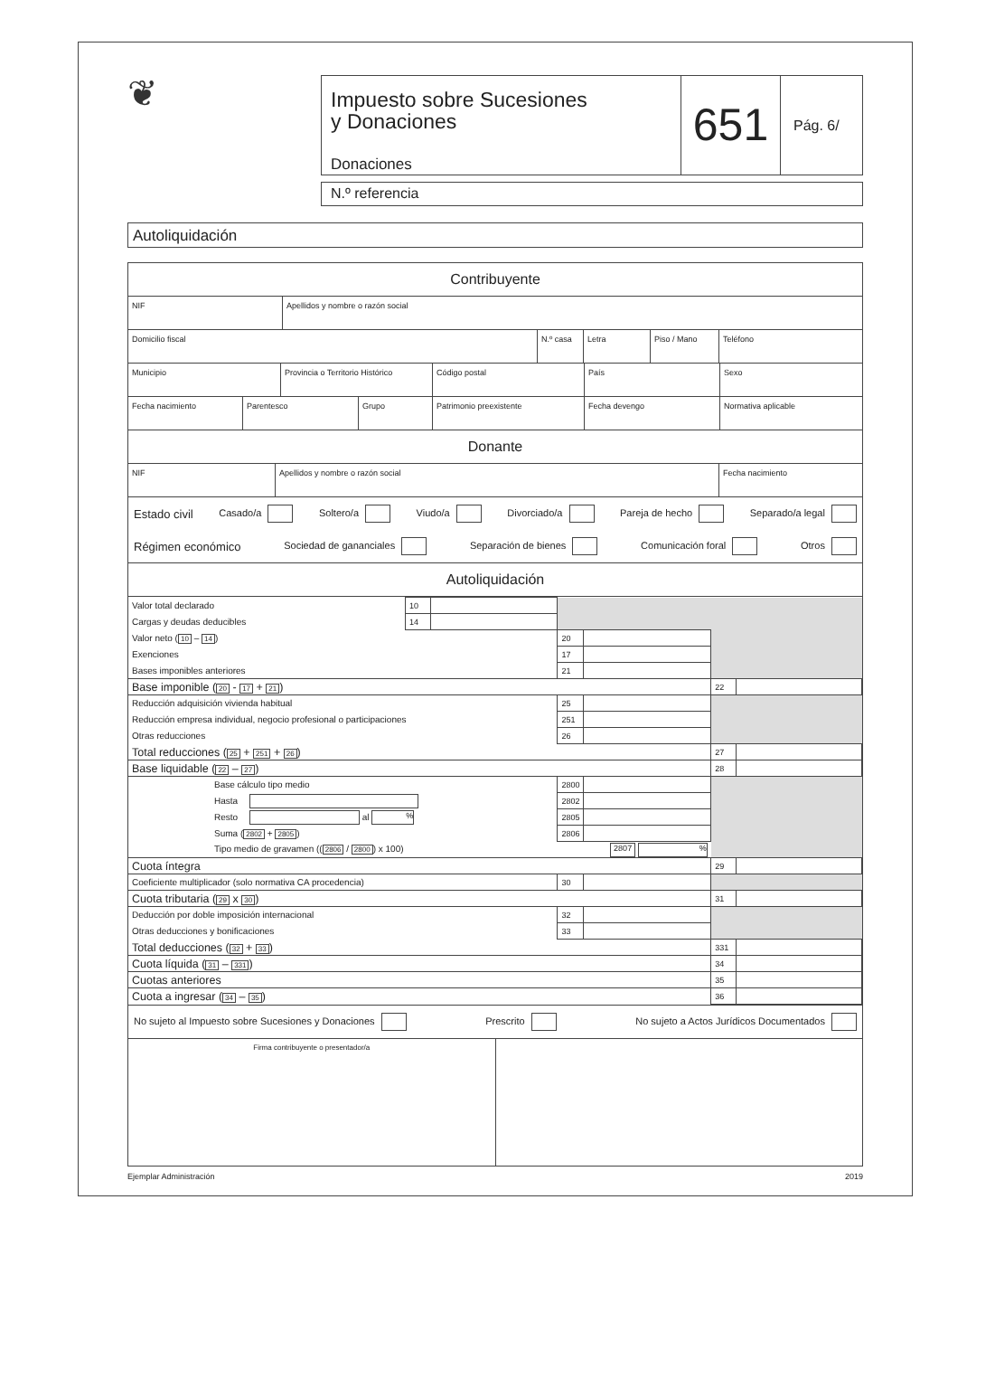❦
Impuesto sobre Sucesiones
y Donaciones
Donaciones
651
Pág. 6/
N.º referencia
Autoliquidación
Contribuyente
NIF Apellidos y nombre o razón social
Domicilio fiscal N.º casa Letra Piso / Mano Teléfono
Municipio Provincia o Territorio Histórico
Código postal País Sexo
Fecha nacimiento Parentesco Grupo Patrimonio preexistente Fecha devengo Normativa aplicable
Donante
NIF Apellidos y nombre o razón social Fecha nacimiento
Estado civil Casado/a Soltero/a Viudo/a Divorciado/a Pareja de hecho Separado/a legal
Régimen económico Sociedad de gananciales Separación de bienes Comunicación foral Otros
Autoliquidación
| Valor total declarado | 10 | | | | | |
| Cargas y deudas deducibles | 14 | | | | | |
| Valor neto ( 10 – 14 ) | | | 20 | | | |
| Exenciones | | | 17 | | | |
| Bases imponibles anteriores | | | 21 | | | |
| Base imponible ( 20 - 17 + 21 ) | | | | | 22 | |
| Reducción adquisición vivienda habitual | | | 25 | | | |
| Reducción empresa individual, negocio profesional o participaciones | | | 251 | | | |
| Otras reducciones | | | 26 | | | |
| Total reducciones ( 25 + 251 + 26 ) | | | | | 27 | |
| Base liquidable ( 22 – 27 ) | | | | | 28 | |
| Base cálculo tipo medio | | | 2800 | | | |
| Hasta | | | 2802 | | | |
| Resto al % | | | 2805 | | | |
| Suma ( 2802 + 2805 ) | | | 2806 | | | |
| Tipo medio de gravamen (( 2806 / 2800 ) x 100) | | | 2807 % | | | |
| Cuota íntegra | | | | | 29 | |
| Coeficiente multiplicador (solo normativa CA procedencia) | | | 30 | | | |
| Cuota tributaria ( 29 x 30 ) | | | | | 31 | |
| Deducción por doble imposición internacional | | | 32 | | | |
| Otras deducciones y bonificaciones | | | 33 | | | |
| Total deducciones ( 32 + 33 ) | | | | | 331 | |
| Cuota líquida ( 31 – 331 ) | | | | | 34 | |
| Cuotas anteriores | | | | | 35 | |
| Cuota a ingresar ( 34 – 35 ) | | | | | 36 | |
No sujeto al Impuesto sobre Sucesiones y Donaciones Prescrito No sujeto a Actos Jurídicos Documentados
Firma contribuyente o presentador/a
Ejemplar Administración 2019